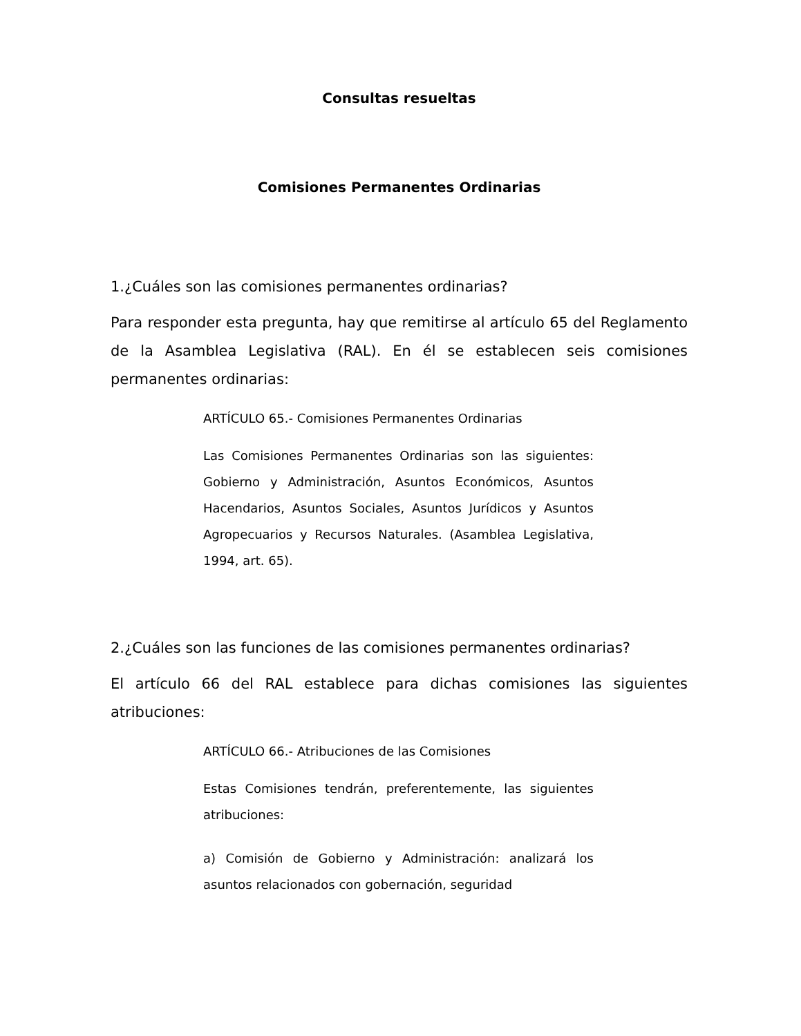Consultas resueltas
Comisiones Permanentes Ordinarias
1.¿Cuáles son las comisiones permanentes ordinarias?
Para responder esta pregunta, hay que remitirse al artículo 65 del Reglamento de la Asamblea Legislativa (RAL). En él se establecen seis comisiones permanentes ordinarias:
ARTÍCULO 65.- Comisiones Permanentes Ordinarias
Las Comisiones Permanentes Ordinarias son las siguientes: Gobierno y Administración, Asuntos Económicos, Asuntos Hacendarios, Asuntos Sociales, Asuntos Jurídicos y Asuntos Agropecuarios y Recursos Naturales. (Asamblea Legislativa, 1994, art. 65).
2.¿Cuáles son las funciones de las comisiones permanentes ordinarias?
El artículo 66 del RAL establece para dichas comisiones las siguientes atribuciones:
ARTÍCULO 66.- Atribuciones de las Comisiones
Estas Comisiones tendrán, preferentemente, las siguientes atribuciones:
a) Comisión de Gobierno y Administración: analizará los asuntos relacionados con gobernación, seguridad